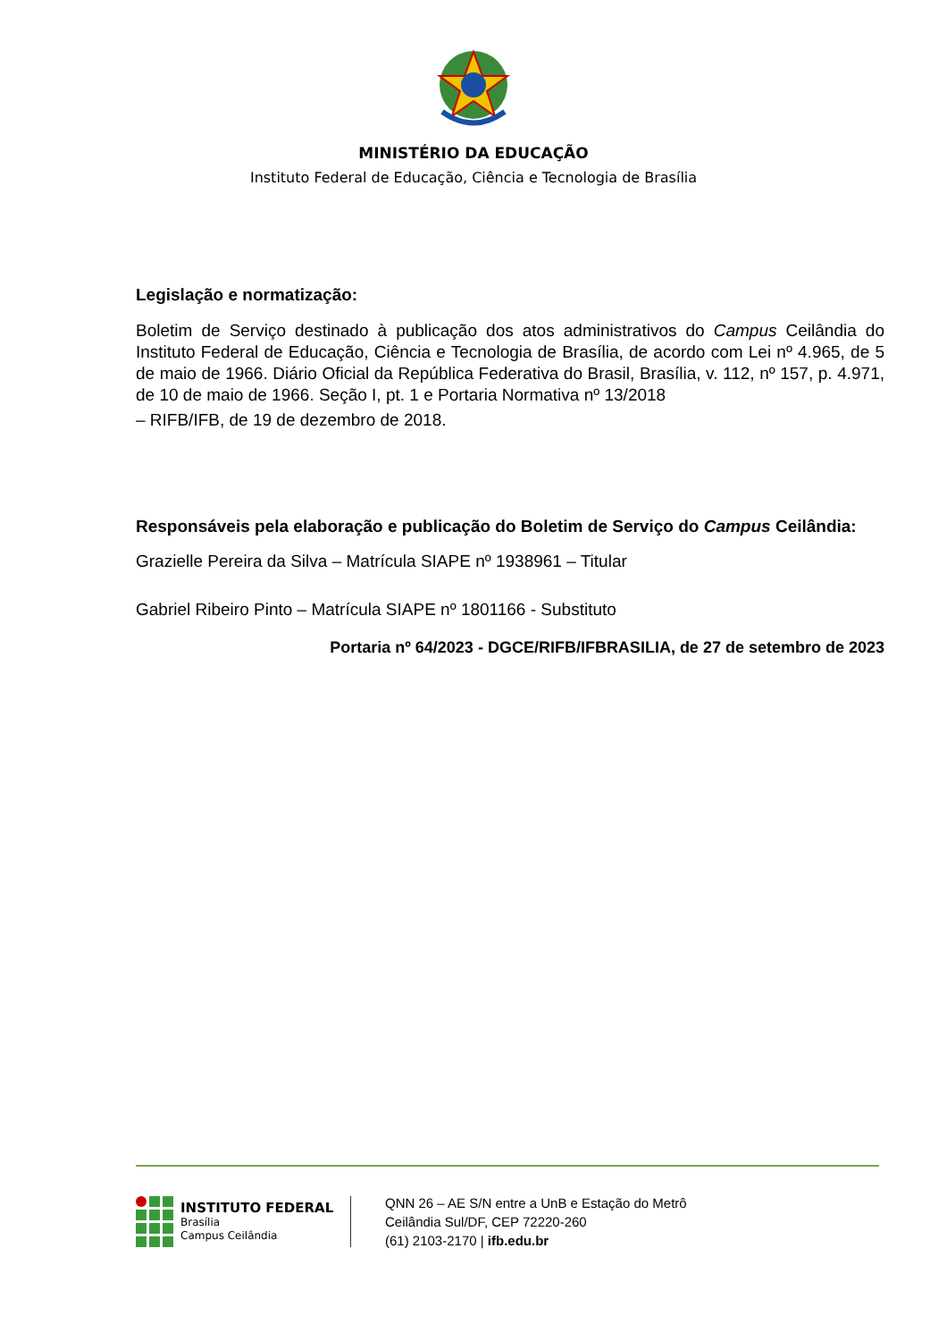MINISTÉRIO DA EDUCAÇÃO
Instituto Federal de Educação, Ciência e Tecnologia de Brasília
Legislação e normatização:
Boletim de Serviço destinado à publicação dos atos administrativos do Campus Ceilândia do Instituto Federal de Educação, Ciência e Tecnologia de Brasília, de acordo com Lei nº 4.965, de 5 de maio de 1966. Diário Oficial da República Federativa do Brasil, Brasília, v. 112, nº 157, p. 4.971, de 10 de maio de 1966. Seção I, pt. 1 e Portaria Normativa nº 13/2018
– RIFB/IFB, de 19 de dezembro de 2018.
Responsáveis pela elaboração e publicação do Boletim de Serviço do Campus Ceilândia:
Grazielle Pereira da Silva – Matrícula SIAPE nº 1938961 – Titular
Gabriel Ribeiro Pinto – Matrícula SIAPE nº 1801166 - Substituto
Portaria nº 64/2023 - DGCE/RIFB/IFBRASILIA, de 27 de setembro de 2023
INSTITUTO FEDERAL
Brasília
Campus Ceilândia
QNN 26 – AE S/N entre a UnB e Estação do Metrô
Ceilândia Sul/DF, CEP 72220-260
(61) 2103-2170 | ifb.edu.br